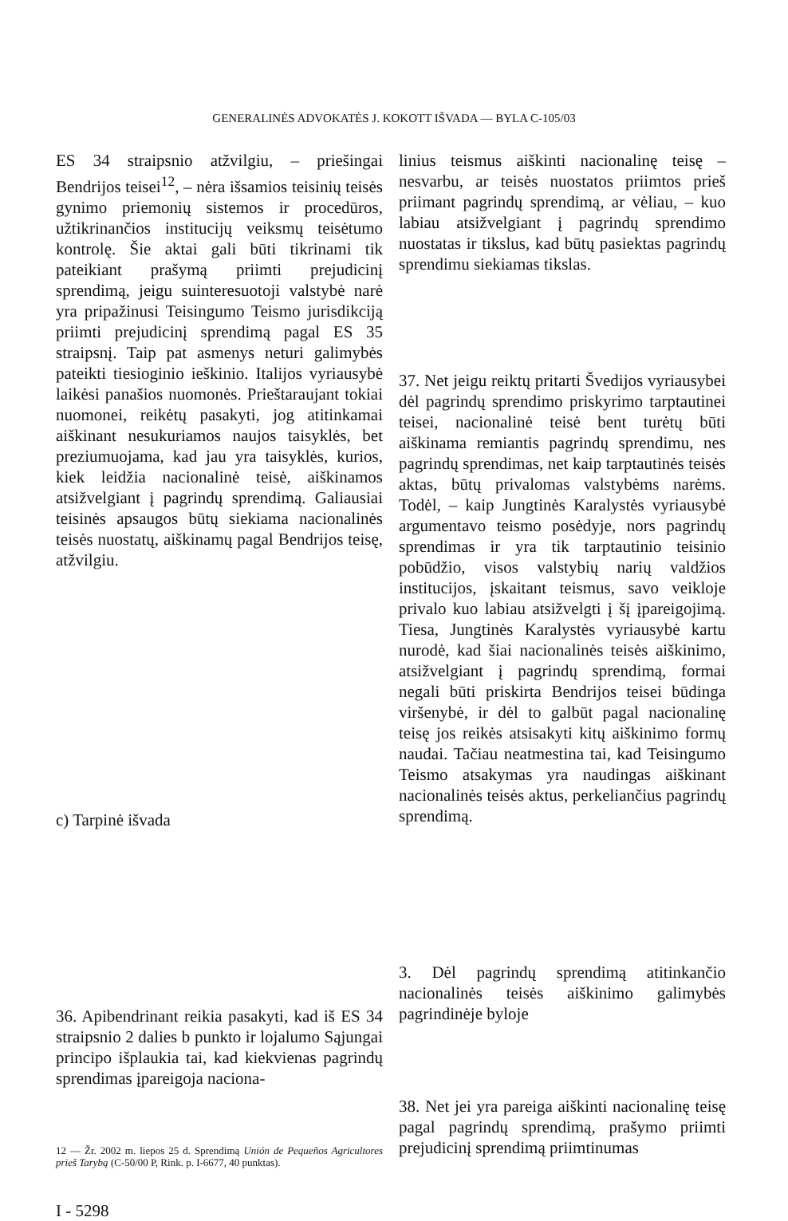GENERALINĖS ADVOKATĖS J. KOKOTT IŠVADA — BYLA C-105/03
ES 34 straipsnio atžvilgiu, – priešingai Bendrijos teisei<sup>12</sup>, – nėra išsamios teisinių teisės gynimo priemonių sistemos ir procedūros, užtikrinančios institucijų veiksmų teisėtumo kontrolę. Šie aktai gali būti tikrinami tik pateikiant prašymą priimti prejudicinį sprendimą, jeigu suinteresuotoji valstybė narė yra pripažinusi Teisingumo Teismo jurisdikciją priimti prejudicinį sprendimą pagal ES 35 straipsnį. Taip pat asmenys neturi galimybės pateikti tiesioginio ieškinio. Italijos vyriausybė laikėsi panašios nuomonės. Prieštaraujant tokiai nuomonei, reikėtų pasakyti, jog atitinkamai aiškinant nesukuriamos naujos taisyklės, bet preziumuojama, kad jau yra taisyklės, kurios, kiek leidžia nacionalinė teisė, aiškinamos atsižvelgiant į pagrindų sprendimą. Galiausiai teisinės apsaugos būtų siekiama nacionalinės teisės nuostatų, aiškinamų pagal Bendrijos teisę, atžvilgiu.
c) Tarpinė išvada
36. Apibendrinant reikia pasakyti, kad iš ES 34 straipsnio 2 dalies b punkto ir lojalumo Sąjungai principo išplaukia tai, kad kiekvienas pagrindų sprendimas įpareigoja naciona-
12 — Žr. 2002 m. liepos 25 d. Sprendimą Unión de Pequeños Agricultores prieš Tarybą (C-50/00 P, Rink. p. I-6677, 40 punktas).
I - 5298
linius teismus aiškinti nacionalinę teisę – nesvarbu, ar teisės nuostatos priimtos prieš priimant pagrindų sprendimą, ar vėliau, – kuo labiau atsižvelgiant į pagrindų sprendimo nuostatas ir tikslus, kad būtų pasiektas pagrindų sprendimu siekiamas tikslas.
37. Net jeigu reiktų pritarti Švedijos vyriausybei dėl pagrindų sprendimo priskyrimo tarptautinei teisei, nacionalinė teisė bent turėtų būti aiškinama remiantis pagrindų sprendimu, nes pagrindų sprendimas, net kaip tarptautinės teisės aktas, būtų privalomas valstybėms narėms. Todėl, – kaip Jungtinės Karalystės vyriausybė argumentavo teismo posėdyje, nors pagrindų sprendimas ir yra tik tarptautinio teisinio pobūdžio, visos valstybių narių valdžios institucijos, įskaitant teismus, savo veikloje privalo kuo labiau atsižvelgti į šį įpareigojimą. Tiesa, Jungtinės Karalystės vyriausybė kartu nurodė, kad šiai nacionalinės teisės aiškinimo, atsižvelgiant į pagrindų sprendimą, formai negali būti priskirta Bendrijos teisei būdinga viršenybė, ir dėl to galbūt pagal nacionalinę teisę jos reikės atsisakyti kitų aiškinimo formų naudai. Tačiau neatmestina tai, kad Teisingumo Teismo atsakymas yra naudingas aiškinant nacionalinės teisės aktus, perkeliančius pagrindų sprendimą.
3. Dėl pagrindų sprendimą atitinkančio nacionalinės teisės aiškinimo galimybės pagrindinėje byloje
38. Net jei yra pareiga aiškinti nacionalinę teisę pagal pagrindų sprendimą, prašymo priimti prejudicinį sprendimą priimtinumas